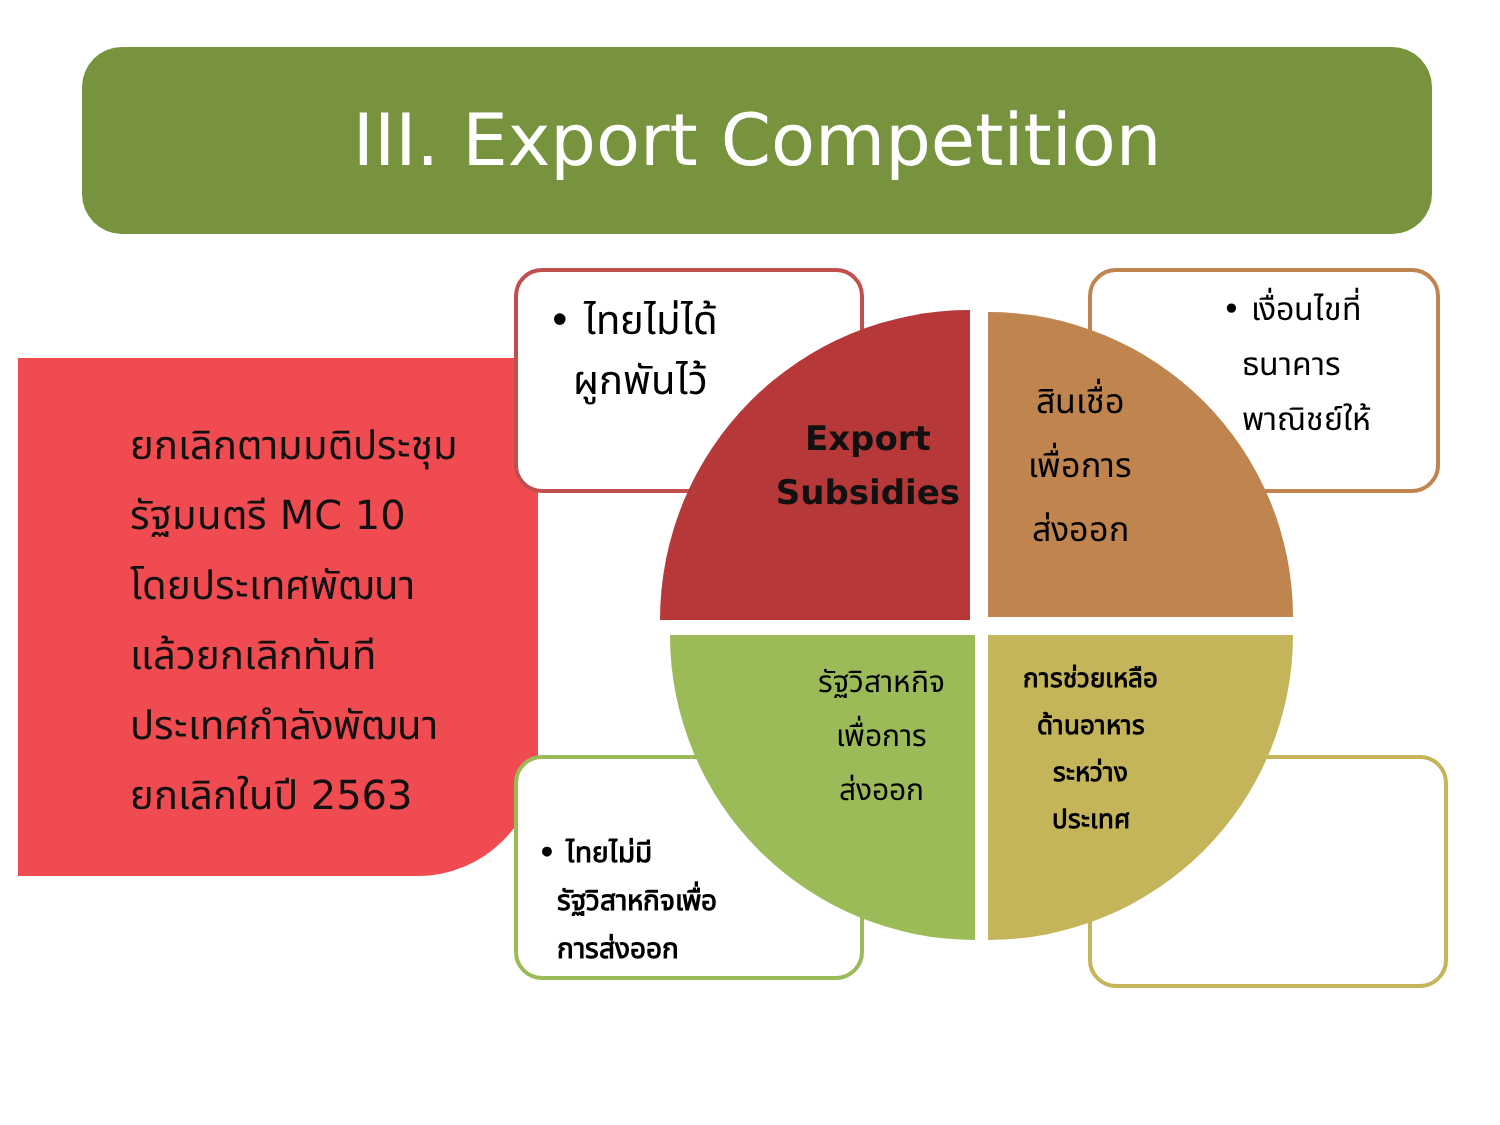III. Export Competition
ยกเลิกตามมติประชุม
รัฐมนตรี MC 10
โดยประเทศพัฒนา
แล้วยกเลิกทันที
ประเทศกำลังพัฒนา
ยกเลิกในปี 2563
• ไทยไม่ได้
ผูกพันไว้
• เงื่อนไขที่
ธนาคาร
พาณิชย์ให้
• ไทยไม่มี
รัฐวิสาหกิจเพื่อ
การส่งออก
Export
Subsidies
สินเชื่อ
เพื่อการ
ส่งออก
รัฐวิสาหกิจ
เพื่อการ
ส่งออก
การช่วยเหลือ
ด้านอาหาร
ระหว่าง
ประเทศ